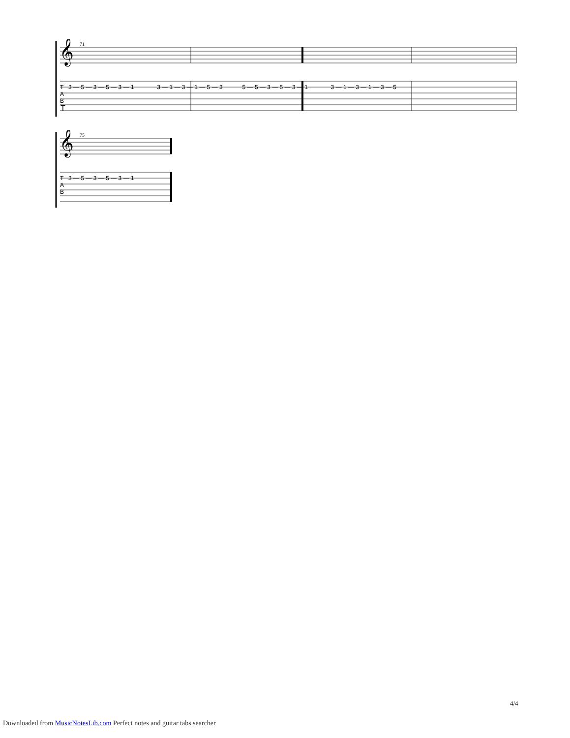𝄞
71
T
T 3 — 5 — 3 — 5 — 3 — 1 3 — 1 — 3 — 1 — 5 — 3 5 — 5 — 3 — 5 — 3 — 1 3 — 1 — 3 — 1 — 3 — 5 A B
𝄞
75
T 3 — 5 — 3 — 5 — 3 — 1 A B
4/4
Downloaded from MusicNotesLib.com Perfect notes and guitar tabs searcher